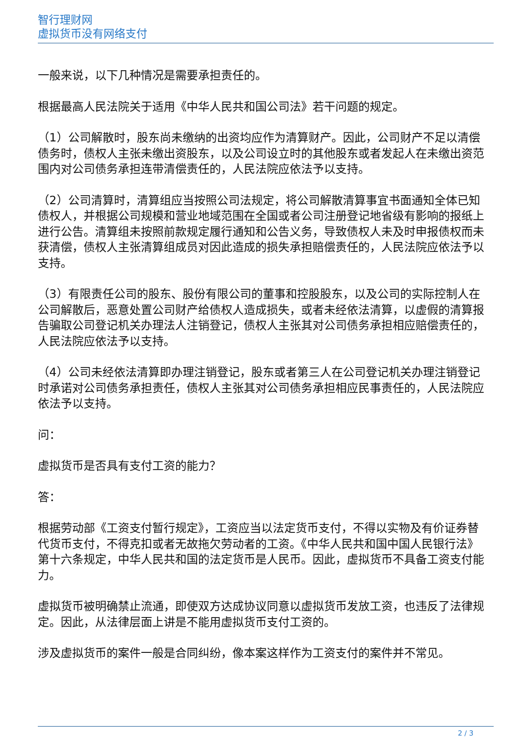智行理财网
虚拟货币没有网络支付
一般来说，以下几种情况是需要承担责任的。
根据最高人民法院关于适用《中华人民共和国公司法》若干问题的规定。
（1）公司解散时，股东尚未缴纳的出资均应作为清算财产。因此，公司财产不足以清偿债务时，债权人主张未缴出资股东，以及公司设立时的其他股东或者发起人在未缴出资范围内对公司债务承担连带清偿责任的，人民法院应依法予以支持。
（2）公司清算时，清算组应当按照公司法规定，将公司解散清算事宜书面通知全体已知债权人，并根据公司规模和营业地域范围在全国或者公司注册登记地省级有影响的报纸上进行公告。清算组未按照前款规定履行通知和公告义务，导致债权人未及时申报债权而未获清偿，债权人主张清算组成员对因此造成的损失承担赔偿责任的，人民法院应依法予以支持。
（3）有限责任公司的股东、股份有限公司的董事和控股股东，以及公司的实际控制人在公司解散后，恶意处置公司财产给债权人造成损失，或者未经依法清算，以虚假的清算报告骗取公司登记机关办理法人注销登记，债权人主张其对公司债务承担相应赔偿责任的，人民法院应依法予以支持。
（4）公司未经依法清算即办理注销登记，股东或者第三人在公司登记机关办理注销登记时承诺对公司债务承担责任，债权人主张其对公司债务承担相应民事责任的，人民法院应依法予以支持。
问：
虚拟货币是否具有支付工资的能力？
答：
根据劳动部《工资支付暂行规定》，工资应当以法定货币支付，不得以实物及有价证券替代货币支付，不得克扣或者无故拖欠劳动者的工资。《中华人民共和国中国人民银行法》第十六条规定，中华人民共和国的法定货币是人民币。因此，虚拟货币不具备工资支付能力。
虚拟货币被明确禁止流通，即使双方达成协议同意以虚拟货币发放工资，也违反了法律规定。因此，从法律层面上讲是不能用虚拟货币支付工资的。
涉及虚拟货币的案件一般是合同纠纷，像本案这样作为工资支付的案件并不常见。
2 / 3